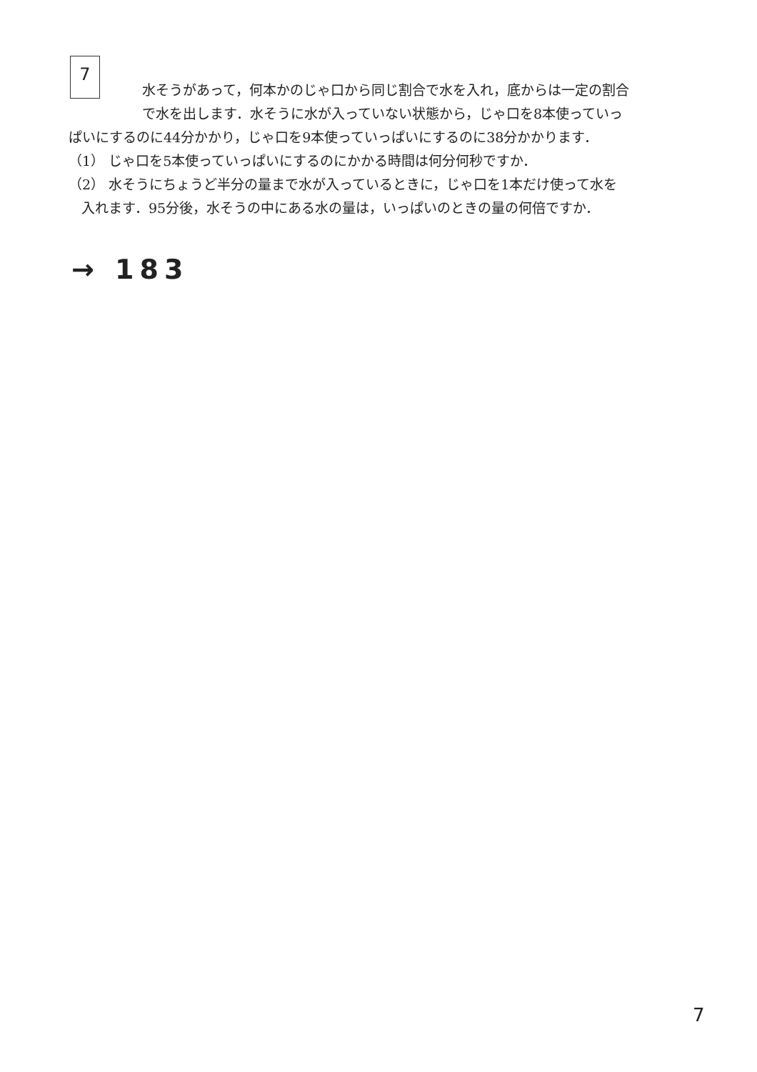7
水そうがあって，何本かのじゃ口から同じ割合で水を入れ，底からは一定の割合
で水を出します．水そうに水が入っていない状態から，じゃ口を8本使っていっ
ぱいにするのに44分かかり，じゃ口を9本使っていっぱいにするのに38分かかります．
（1） じゃ口を5本使っていっぱいにするのにかかる時間は何分何秒ですか．
（2） 水そうにちょうど半分の量まで水が入っているときに，じゃ口を1本だけ使って水を
入れます．95分後，水そうの中にある水の量は，いっぱいのときの量の何倍ですか．
→ 183
7